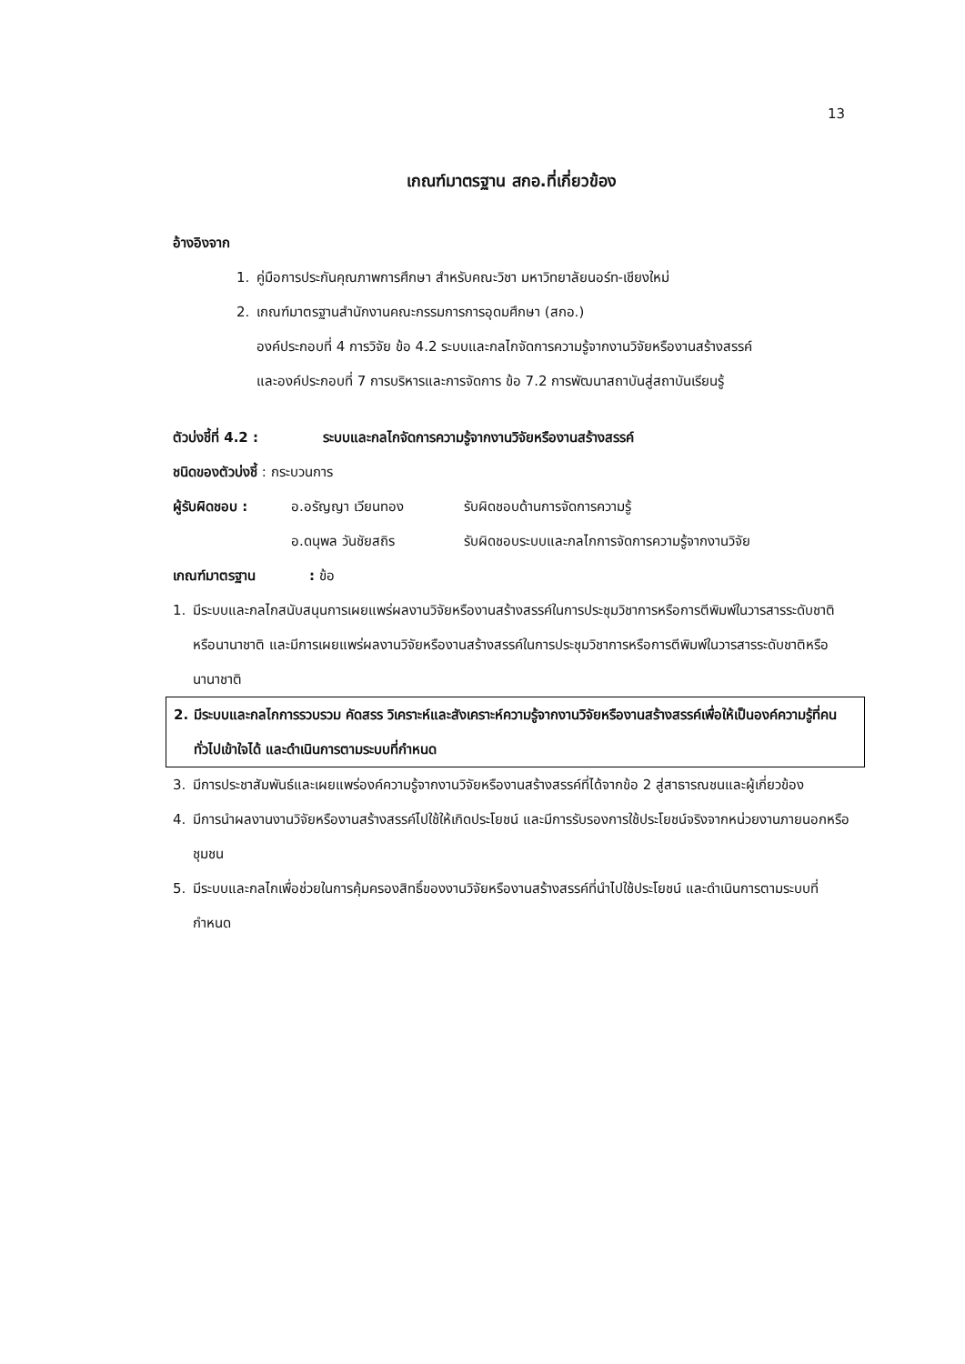13
เกณฑ์มาตรฐาน สกอ.ที่เกี่ยวข้อง
อ้างอิงจาก
1. คู่มือการประกันคุณภาพการศึกษา สำหรับคณะวิชา มหาวิทยาลัยนอร์ท-เชียงใหม่
2. เกณฑ์มาตรฐานสำนักงานคณะกรรมการการอุดมศึกษา (สกอ.)
องค์ประกอบที่ 4 การวิจัย ข้อ 4.2 ระบบและกลไกจัดการความรู้จากงานวิจัยหรืองานสร้างสรรค์
และองค์ประกอบที่ 7 การบริหารและการจัดการ ข้อ 7.2 การพัฒนาสถาบันสู่สถาบันเรียนรู้
ตัวบ่งชี้ที่ 4.2 : ระบบและกลไกจัดการความรู้จากงานวิจัยหรืองานสร้างสรรค์
ชนิดของตัวบ่งชี้ : กระบวนการ
ผู้รับผิดชอบ : อ.อรัญญา เวียนทอง รับผิดชอบด้านการจัดการความรู้
อ.ดนุพล วันชัยสถิร รับผิดชอบระบบและกลไกการจัดการความรู้จากงานวิจัย
เกณฑ์มาตรฐาน: ข้อ
1. มีระบบและกลไกสนับสนุนการเผยแพร่ผลงานวิจัยหรืองานสร้างสรรค์ในการประชุมวิชาการหรือการตีพิมพ์ในวารสารระดับชาติหรือนานาชาติ และมีการเผยแพร่ผลงานวิจัยหรืองานสร้างสรรค์ในการประชุมวิชาการหรือการตีพิมพ์ในวารสารระดับชาติหรือนานาชาติ
2. มีระบบและกลไกการรวบรวม คัดสรร วิเคราะห์และสังเคราะห์ความรู้จากงานวิจัยหรืองานสร้างสรรค์เพื่อให้เป็นองค์ความรู้ที่คนทั่วไปเข้าใจได้ และดำเนินการตามระบบที่กำหนด
3. มีการประชาสัมพันธ์และเผยแพร่องค์ความรู้จากงานวิจัยหรืองานสร้างสรรค์ที่ได้จากข้อ 2 สู่สาธารณชนและผู้เกี่ยวข้อง
4. มีการนำผลงานงานวิจัยหรืองานสร้างสรรค์ไปใช้ให้เกิดประโยชน์ และมีการรับรองการใช้ประโยชน์จริงจากหน่วยงานภายนอกหรือชุมชน
5. มีระบบและกลไกเพื่อช่วยในการคุ้มครองสิทธิ์ของงานวิจัยหรืองานสร้างสรรค์ที่นำไปใช้ประโยชน์ และดำเนินการตามระบบที่กำหนด